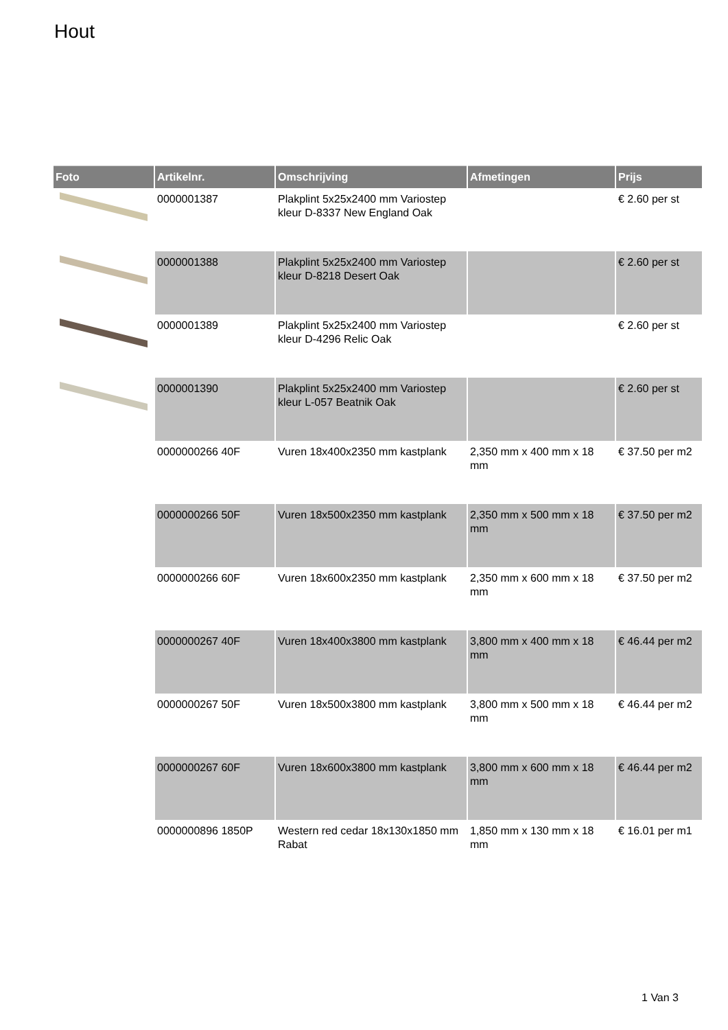Hout
| Foto | Artikelnr. | Omschrijving | Afmetingen | Prijs |
| --- | --- | --- | --- | --- |
| | 0000001387 | Plakplint 5x25x2400 mm Variostep kleur D-8337 New England Oak | | € 2.60 per st |
| | 0000001388 | Plakplint 5x25x2400 mm Variostep kleur D-8218 Desert Oak | | € 2.60 per st |
| | 0000001389 | Plakplint 5x25x2400 mm Variostep kleur D-4296 Relic Oak | | € 2.60 per st |
| | 0000001390 | Plakplint 5x25x2400 mm Variostep kleur L-057 Beatnik Oak | | € 2.60 per st |
| | 0000000266 40F | Vuren 18x400x2350 mm kastplank | 2,350 mm x 400 mm x 18 mm | € 37.50 per m2 |
| | 0000000266 50F | Vuren 18x500x2350 mm kastplank | 2,350 mm x 500 mm x 18 mm | € 37.50 per m2 |
| | 0000000266 60F | Vuren 18x600x2350 mm kastplank | 2,350 mm x 600 mm x 18 mm | € 37.50 per m2 |
| | 0000000267 40F | Vuren 18x400x3800 mm kastplank | 3,800 mm x 400 mm x 18 mm | € 46.44 per m2 |
| | 0000000267 50F | Vuren 18x500x3800 mm kastplank | 3,800 mm x 500 mm x 18 mm | € 46.44 per m2 |
| | 0000000267 60F | Vuren 18x600x3800 mm kastplank | 3,800 mm x 600 mm x 18 mm | € 46.44 per m2 |
| | 0000000896 1850P | Western red cedar 18x130x1850 mm Rabat | 1,850 mm x 130 mm x 18 mm | € 16.01 per m1 |
1 Van 3